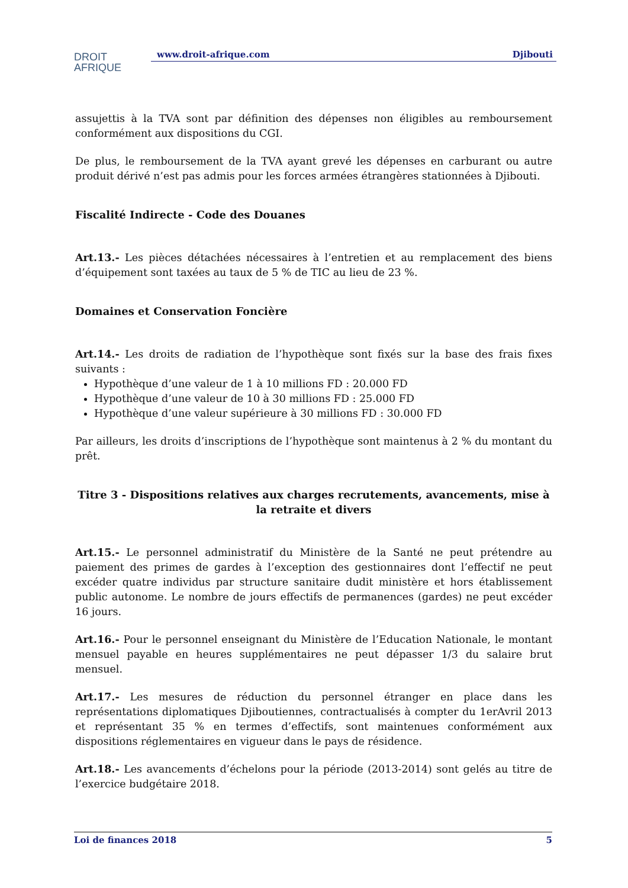DROIT
AFRIQUE
www.droit-afrique.com Djibouti
assujettis à la TVA sont par définition des dépenses non éligibles au remboursement conformément aux dispositions du CGI.
De plus, le remboursement de la TVA ayant grevé les dépenses en carburant ou autre produit dérivé n’est pas admis pour les forces armées étrangères stationnées à Djibouti.
Fiscalité Indirecte - Code des Douanes
Art.13.- Les pièces détachées nécessaires à l’entretien et au remplacement des biens d’équipement sont taxées au taux de 5 % de TIC au lieu de 23 %.
Domaines et Conservation Foncière
Art.14.- Les droits de radiation de l’hypothèque sont fixés sur la base des frais fixes suivants :
Hypothèque d’une valeur de 1 à 10 millions FD : 20.000 FD
Hypothèque d’une valeur de 10 à 30 millions FD : 25.000 FD
Hypothèque d’une valeur supérieure à 30 millions FD : 30.000 FD
Par ailleurs, les droits d’inscriptions de l’hypothèque sont maintenus à 2 % du montant du prêt.
Titre 3 - Dispositions relatives aux charges recrutements, avancements, mise à la retraite et divers
Art.15.- Le personnel administratif du Ministère de la Santé ne peut prétendre au paiement des primes de gardes à l’exception des gestionnaires dont l’effectif ne peut excéder quatre individus par structure sanitaire dudit ministère et hors établissement public autonome. Le nombre de jours effectifs de permanences (gardes) ne peut excéder 16 jours.
Art.16.- Pour le personnel enseignant du Ministère de l’Education Nationale, le montant mensuel payable en heures supplémentaires ne peut dépasser 1/3 du salaire brut mensuel.
Art.17.- Les mesures de réduction du personnel étranger en place dans les représentations diplomatiques Djiboutiennes, contractualisés à compter du 1erAvril 2013 et représentant 35 % en termes d’effectifs, sont maintenues conformément aux dispositions réglementaires en vigueur dans le pays de résidence.
Art.18.- Les avancements d’échelons pour la période (2013-2014) sont gelés au titre de l’exercice budgétaire 2018.
Loi de finances 2018 5